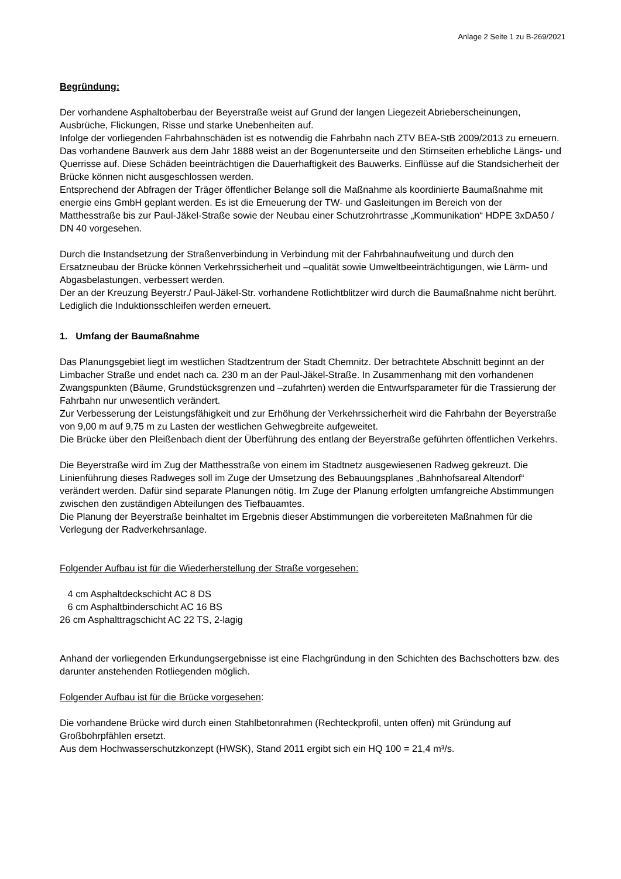Anlage 2 Seite 1 zu B-269/2021
Begründung:
Der vorhandene Asphaltoberbau der Beyerstraße weist auf Grund der langen Liegezeit Abrieberscheinungen, Ausbrüche, Flickungen, Risse und starke Unebenheiten auf.
Infolge der vorliegenden Fahrbahnschäden ist es notwendig die Fahrbahn nach ZTV BEA-StB 2009/2013 zu erneuern.
Das vorhandene Bauwerk aus dem Jahr 1888 weist an der Bogenunterseite und den Stirnseiten erhebliche Längs- und Querrisse auf. Diese Schäden beeinträchtigen die Dauerhaftigkeit des Bauwerks. Einflüsse auf die Standsicherheit der Brücke können nicht ausgeschlossen werden.
Entsprechend der Abfragen der Träger öffentlicher Belange soll die Maßnahme als koordinierte Baumaßnahme mit energie eins GmbH geplant werden. Es ist die Erneuerung der TW- und Gasleitungen im Bereich von der Matthesstraße bis zur Paul-Jäkel-Straße sowie der Neubau einer Schutzrohrtrasse „Kommunikation“ HDPE 3xDA50 / DN 40 vorgesehen.
Durch die Instandsetzung der Straßenverbindung in Verbindung mit der Fahrbahnaufweitung und durch den Ersatzneubau der Brücke können Verkehrssicherheit und –qualität sowie Umweltbeeinträchtigungen, wie Lärm- und Abgasbelastungen, verbessert werden.
Der an der Kreuzung Beyerstr./ Paul-Jäkel-Str. vorhandene Rotlichtblitzer wird durch die Baumaßnahme nicht berührt. Lediglich die Induktionsschleifen werden erneuert.
1. Umfang der Baumaßnahme
Das Planungsgebiet liegt im westlichen Stadtzentrum der Stadt Chemnitz. Der betrachtete Abschnitt beginnt an der Limbacher Straße und endet nach ca. 230 m an der Paul-Jäkel-Straße. In Zusammenhang mit den vorhandenen Zwangspunkten (Bäume, Grundstücksgrenzen und –zufahrten) werden die Entwurfsparameter für die Trassierung der Fahrbahn nur unwesentlich verändert.
Zur Verbesserung der Leistungsfähigkeit und zur Erhöhung der Verkehrssicherheit wird die Fahrbahn der Beyerstraße von 9,00 m auf 9,75 m zu Lasten der westlichen Gehwegbreite aufgeweitet.
Die Brücke über den Pleißenbach dient der Überführung des entlang der Beyerstraße geführten öffentlichen Verkehrs.
Die Beyerstraße wird im Zug der Matthesstraße von einem im Stadtnetz ausgewiesenen Radweg gekreuzt. Die Linienführung dieses Radweges soll im Zuge der Umsetzung des Bebauungsplanes „Bahnhofsareal Altendorf“ verändert werden. Dafür sind separate Planungen nötig. Im Zuge der Planung erfolgten umfangreiche Abstimmungen zwischen den zuständigen Abteilungen des Tiefbauamtes.
Die Planung der Beyerstraße beinhaltet im Ergebnis dieser Abstimmungen die vorbereiteten Maßnahmen für die Verlegung der Radverkehrsanlage.
Folgender Aufbau ist für die Wiederherstellung der Straße vorgesehen:
4 cm Asphaltdeckschicht AC 8 DS
6 cm Asphaltbinderschicht AC 16 BS
26 cm Asphalttragschicht AC 22 TS, 2-lagig
Anhand der vorliegenden Erkundungsergebnisse ist eine Flachgründung in den Schichten des Bachschotters bzw. des darunter anstehenden Rotliegenden möglich.
Folgender Aufbau ist für die Brücke vorgesehen:
Die vorhandene Brücke wird durch einen Stahlbetonrahmen (Rechteckprofil, unten offen) mit Gründung auf Großbohrpfählen ersetzt.
Aus dem Hochwasserschutzkonzept (HWSK), Stand 2011 ergibt sich ein HQ 100 = 21,4 m³/s.